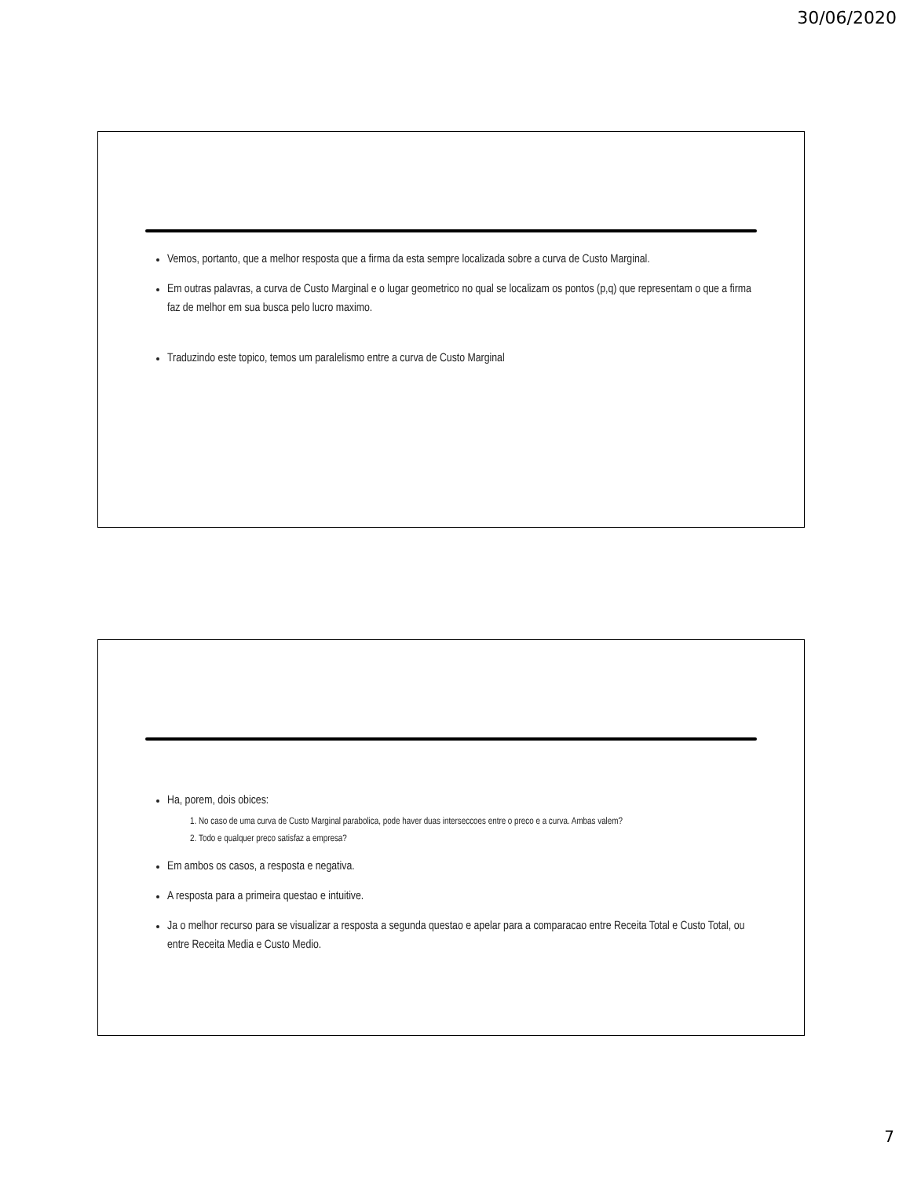30/06/2020
Vemos, portanto, que a melhor resposta que a firma da esta sempre localizada sobre a curva de Custo Marginal.
Em outras palavras, a curva de Custo Marginal e o lugar geometrico no qual se localizam os pontos (p,q) que representam o que a firma faz de melhor em sua busca pelo lucro maximo.
Traduzindo este topico, temos um paralelismo entre a curva de Custo Marginal
Ha, porem, dois obices:
1. No caso de uma curva de Custo Marginal parabolica, pode haver duas interseccoes entre o preco e a curva. Ambas valem?
2. Todo e qualquer preco satisfaz a empresa?
Em ambos os casos, a resposta e negativa.
A resposta para a primeira questao e intuitive.
Ja o melhor recurso para se visualizar a resposta a segunda questao e apelar para a comparacao entre Receita Total e Custo Total, ou entre Receita Media e Custo Medio.
7